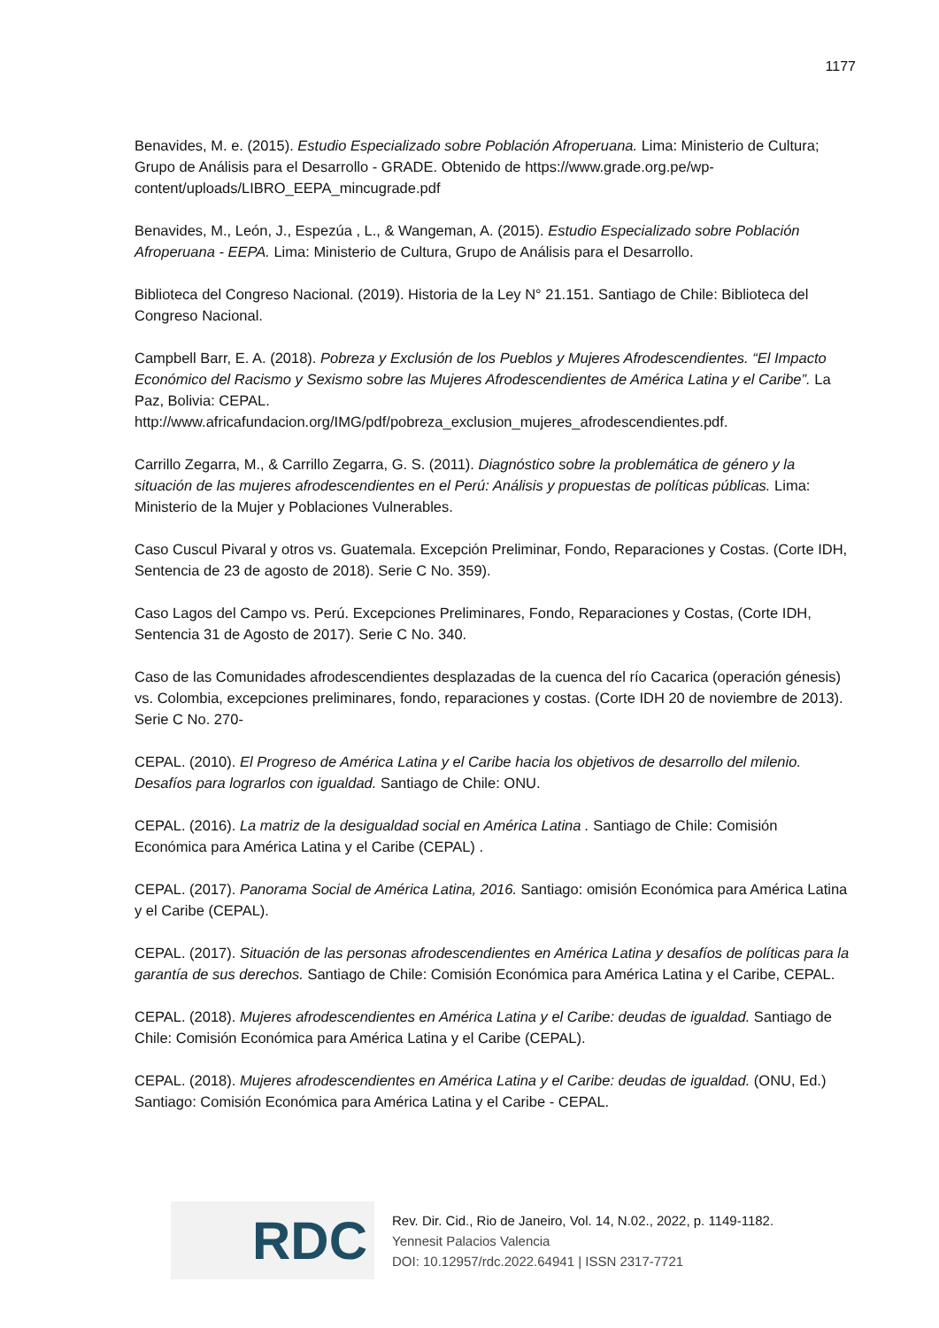1177
Benavides, M. e. (2015). Estudio Especializado sobre Población Afroperuana. Lima: Ministerio de Cultura; Grupo de Análisis para el Desarrollo - GRADE. Obtenido de https://www.grade.org.pe/wp-content/uploads/LIBRO_EEPA_mincugrade.pdf
Benavides, M., León, J., Espezúa , L., & Wangeman, A. (2015). Estudio Especializado sobre Población Afroperuana - EEPA. Lima: Ministerio de Cultura, Grupo de Análisis para el Desarrollo.
Biblioteca del Congreso Nacional. (2019). Historia de la Ley N° 21.151. Santiago de Chile: Biblioteca del Congreso Nacional.
Campbell Barr, E. A. (2018). Pobreza y Exclusión de los Pueblos y Mujeres Afrodescendientes. “El Impacto Económico del Racismo y Sexismo sobre las Mujeres Afrodescendientes de América Latina y el Caribe”. La Paz, Bolivia: CEPAL. http://www.africafundacion.org/IMG/pdf/pobreza_exclusion_mujeres_afrodescendientes.pdf.
Carrillo Zegarra, M., & Carrillo Zegarra, G. S. (2011). Diagnóstico sobre la problemática de género y la situación de las mujeres afrodescendientes en el Perú: Análisis y propuestas de políticas públicas. Lima: Ministerio de la Mujer y Poblaciones Vulnerables.
Caso Cuscul Pivaral y otros vs. Guatemala. Excepción Preliminar, Fondo, Reparaciones y Costas. (Corte IDH, Sentencia de 23 de agosto de 2018). Serie C No. 359).
Caso Lagos del Campo vs. Perú. Excepciones Preliminares, Fondo, Reparaciones y Costas, (Corte IDH, Sentencia 31 de Agosto de 2017). Serie C No. 340.
Caso de las Comunidades afrodescendientes desplazadas de la cuenca del río Cacarica (operación génesis) vs. Colombia, excepciones preliminares, fondo, reparaciones y costas. (Corte IDH 20 de noviembre de 2013). Serie C No. 270-
CEPAL. (2010). El Progreso de América Latina y el Caribe hacia los objetivos de desarrollo del milenio. Desafíos para lograrlos con igualdad. Santiago de Chile: ONU.
CEPAL. (2016). La matriz de la desigualdad social en América Latina . Santiago de Chile: Comisión Económica para América Latina y el Caribe (CEPAL) .
CEPAL. (2017). Panorama Social de América Latina, 2016. Santiago: omisión Económica para América Latina y el Caribe (CEPAL).
CEPAL. (2017). Situación de las personas afrodescendientes en América Latina y desafíos de políticas para la garantía de sus derechos. Santiago de Chile: Comisión Económica para América Latina y el Caribe, CEPAL.
CEPAL. (2018). Mujeres afrodescendientes en América Latina y el Caribe: deudas de igualdad. Santiago de Chile: Comisión Económica para América Latina y el Caribe (CEPAL).
CEPAL. (2018). Mujeres afrodescendientes en América Latina y el Caribe: deudas de igualdad. (ONU, Ed.) Santiago: Comisión Económica para América Latina y el Caribe - CEPAL.
RDC
Rev. Dir. Cid., Rio de Janeiro, Vol. 14, N.02., 2022, p. 1149-1182.
Yennesit Palacios Valencia
DOI: 10.12957/rdc.2022.64941 | ISSN 2317-7721